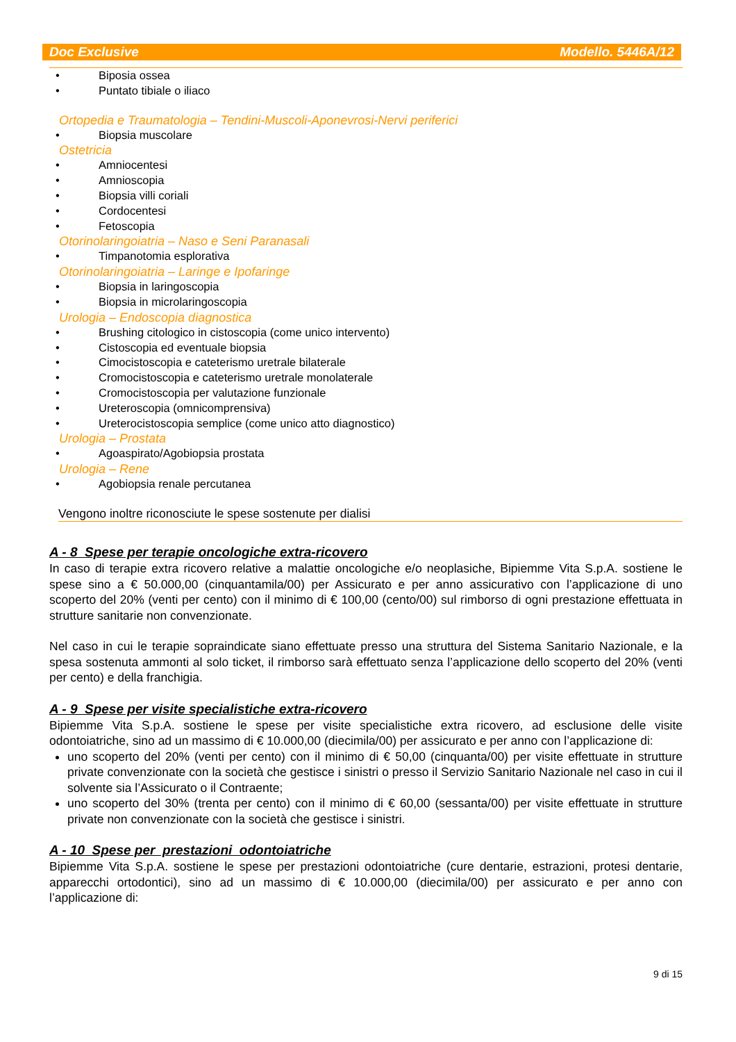Doc Exclusive Modello. 5446A/12
• Biposia ossea
• Puntato tibiale o iliaco
Ortopedia e Traumatologia – Tendini-Muscoli-Aponevrosi-Nervi periferici
• Biopsia muscolare
Ostetricia
• Amniocentesi
• Amnioscopia
• Biopsia villi coriali
• Cordocentesi
• Fetoscopia
Otorinolaringoiatria – Naso e Seni Paranasali
• Timpanotomia esplorativa
Otorinolaringoiatria – Laringe e Ipofaringe
• Biopsia in laringoscopia
• Biopsia in microlaringoscopia
Urologia – Endoscopia diagnostica
• Brushing citologico in cistoscopia (come unico intervento)
• Cistoscopia ed eventuale biopsia
• Cimocistoscopia e cateterismo uretrale bilaterale
• Cromocistoscopia e cateterismo uretrale monolaterale
• Cromocistoscopia per valutazione funzionale
• Ureteroscopia (omnicomprensiva)
• Ureterocistoscopia semplice (come unico atto diagnostico)
Urologia – Prostata
• Agoaspirato/Agobiopsia prostata
Urologia – Rene
• Agobiopsia renale percutanea
Vengono inoltre riconosciute le spese sostenute per dialisi
A - 8 Spese per terapie oncologiche extra-ricovero
In caso di terapie extra ricovero relative a malattie oncologiche e/o neoplasiche, Bipiemme Vita S.p.A. sostiene le spese sino a € 50.000,00 (cinquantamila/00) per Assicurato e per anno assicurativo con l’applicazione di uno scoperto del 20% (venti per cento) con il minimo di € 100,00 (cento/00) sul rimborso di ogni prestazione effettuata in strutture sanitarie non convenzionate.
Nel caso in cui le terapie sopraindicate siano effettuate presso una struttura del Sistema Sanitario Nazionale, e la spesa sostenuta ammonti al solo ticket, il rimborso sarà effettuato senza l’applicazione dello scoperto del 20% (venti per cento) e della franchigia.
A - 9 Spese per visite specialistiche extra-ricovero
Bipiemme Vita S.p.A. sostiene le spese per visite specialistiche extra ricovero, ad esclusione delle visite odontoiatriche, sino ad un massimo di € 10.000,00 (diecimila/00) per assicurato e per anno con l’applicazione di:
uno scoperto del 20% (venti per cento) con il minimo di € 50,00 (cinquanta/00) per visite effettuate in strutture private convenzionate con la società che gestisce i sinistri o presso il Servizio Sanitario Nazionale nel caso in cui il solvente sia l’Assicurato o il Contraente;
uno scoperto del 30% (trenta per cento) con il minimo di € 60,00 (sessanta/00) per visite effettuate in strutture private non convenzionate con la società che gestisce i sinistri.
A - 10 Spese per prestazioni odontoiatriche
Bipiemme Vita S.p.A. sostiene le spese per prestazioni odontoiatriche (cure dentarie, estrazioni, protesi dentarie, apparecchi ortodontici), sino ad un massimo di € 10.000,00 (diecimila/00) per assicurato e per anno con l’applicazione di:
9 di 15